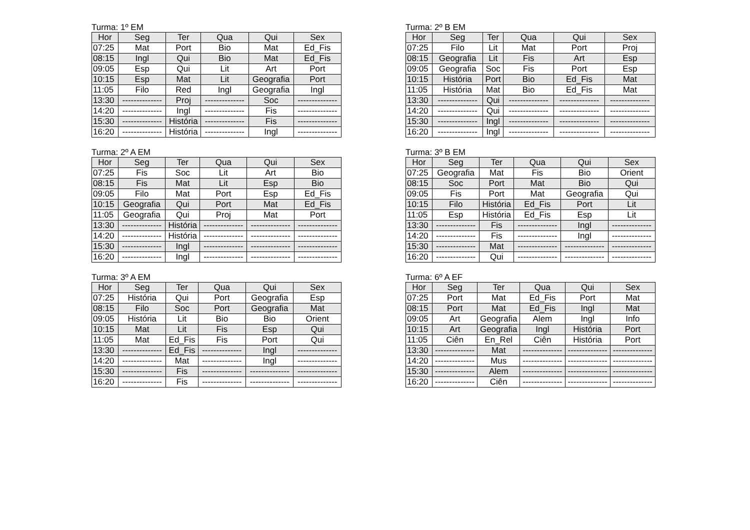Turma: 1º EM
| Hor | Seg | Ter | Qua | Qui | Sex |
| --- | --- | --- | --- | --- | --- |
| 07:25 | Mat | Port | Bio | Mat | Ed_Fis |
| 08:15 | Ingl | Qui | Bio | Mat | Ed_Fis |
| 09:05 | Esp | Qui | Lit | Art | Port |
| 10:15 | Esp | Mat | Lit | Geografia | Port |
| 11:05 | Filo | Red | Ingl | Geografia | Ingl |
| 13:30 | -------------- | Proj | -------------- | Soc | -------------- |
| 14:20 | -------------- | Ingl | -------------- | Fis | -------------- |
| 15:30 | -------------- | História | -------------- | Fis | -------------- |
| 16:20 | -------------- | História | -------------- | Ingl | -------------- |
Turma: 2º B EM
| Hor | Seg | Ter | Qua | Qui | Sex |
| --- | --- | --- | --- | --- | --- |
| 07:25 | Filo | Lit | Mat | Port | Proj |
| 08:15 | Geografia | Lit | Fis | Art | Esp |
| 09:05 | Geografia | Soc | Fis | Port | Esp |
| 10:15 | História | Port | Bio | Ed_Fis | Mat |
| 11:05 | História | Mat | Bio | Ed_Fis | Mat |
| 13:30 | -------------- | Qui | -------------- | -------------- | -------------- |
| 14:20 | -------------- | Qui | -------------- | -------------- | -------------- |
| 15:30 | -------------- | Ingl | -------------- | -------------- | -------------- |
| 16:20 | -------------- | Ingl | -------------- | -------------- | -------------- |
Turma: 2º A EM
| Hor | Seg | Ter | Qua | Qui | Sex |
| --- | --- | --- | --- | --- | --- |
| 07:25 | Fis | Soc | Lit | Art | Bio |
| 08:15 | Fis | Mat | Lit | Esp | Bio |
| 09:05 | Filo | Mat | Port | Esp | Ed_Fis |
| 10:15 | Geografia | Qui | Port | Mat | Ed_Fis |
| 11:05 | Geografia | Qui | Proj | Mat | Port |
| 13:30 | -------------- | História | -------------- | -------------- | -------------- |
| 14:20 | -------------- | História | -------------- | -------------- | -------------- |
| 15:30 | -------------- | Ingl | -------------- | -------------- | -------------- |
| 16:20 | -------------- | Ingl | -------------- | -------------- | -------------- |
Turma: 3º B EM
| Hor | Seg | Ter | Qua | Qui | Sex |
| --- | --- | --- | --- | --- | --- |
| 07:25 | Geografia | Mat | Fis | Bio | Orient |
| 08:15 | Soc | Port | Mat | Bio | Qui |
| 09:05 | Fis | Port | Mat | Geografia | Qui |
| 10:15 | Filo | História | Ed_Fis | Port | Lit |
| 11:05 | Esp | História | Ed_Fis | Esp | Lit |
| 13:30 | -------------- | Fis | -------------- | Ingl | -------------- |
| 14:20 | -------------- | Fis | -------------- | Ingl | -------------- |
| 15:30 | -------------- | Mat | -------------- | -------------- | -------------- |
| 16:20 | -------------- | Qui | -------------- | -------------- | -------------- |
Turma: 3º A EM
| Hor | Seg | Ter | Qua | Qui | Sex |
| --- | --- | --- | --- | --- | --- |
| 07:25 | História | Qui | Port | Geografia | Esp |
| 08:15 | Filo | Soc | Port | Geografia | Mat |
| 09:05 | História | Lit | Bio | Bio | Orient |
| 10:15 | Mat | Lit | Fis | Esp | Qui |
| 11:05 | Mat | Ed_Fis | Fis | Port | Qui |
| 13:30 | -------------- | Ed_Fis | -------------- | Ingl | -------------- |
| 14:20 | -------------- | Mat | -------------- | Ingl | -------------- |
| 15:30 | -------------- | Fis | -------------- | -------------- | -------------- |
| 16:20 | -------------- | Fis | -------------- | -------------- | -------------- |
Turma: 6º A EF
| Hor | Seg | Ter | Qua | Qui | Sex |
| --- | --- | --- | --- | --- | --- |
| 07:25 | Port | Mat | Ed_Fis | Port | Mat |
| 08:15 | Port | Mat | Ed_Fis | Ingl | Mat |
| 09:05 | Art | Geografia | Alem | Ingl | Info |
| 10:15 | Art | Geografia | Ingl | História | Port |
| 11:05 | Ciên | En_Rel | Ciên | História | Port |
| 13:30 | -------------- | Mat | -------------- | -------------- | -------------- |
| 14:20 | -------------- | Mus | -------------- | -------------- | -------------- |
| 15:30 | -------------- | Alem | -------------- | -------------- | -------------- |
| 16:20 | -------------- | Ciên | -------------- | -------------- | -------------- |